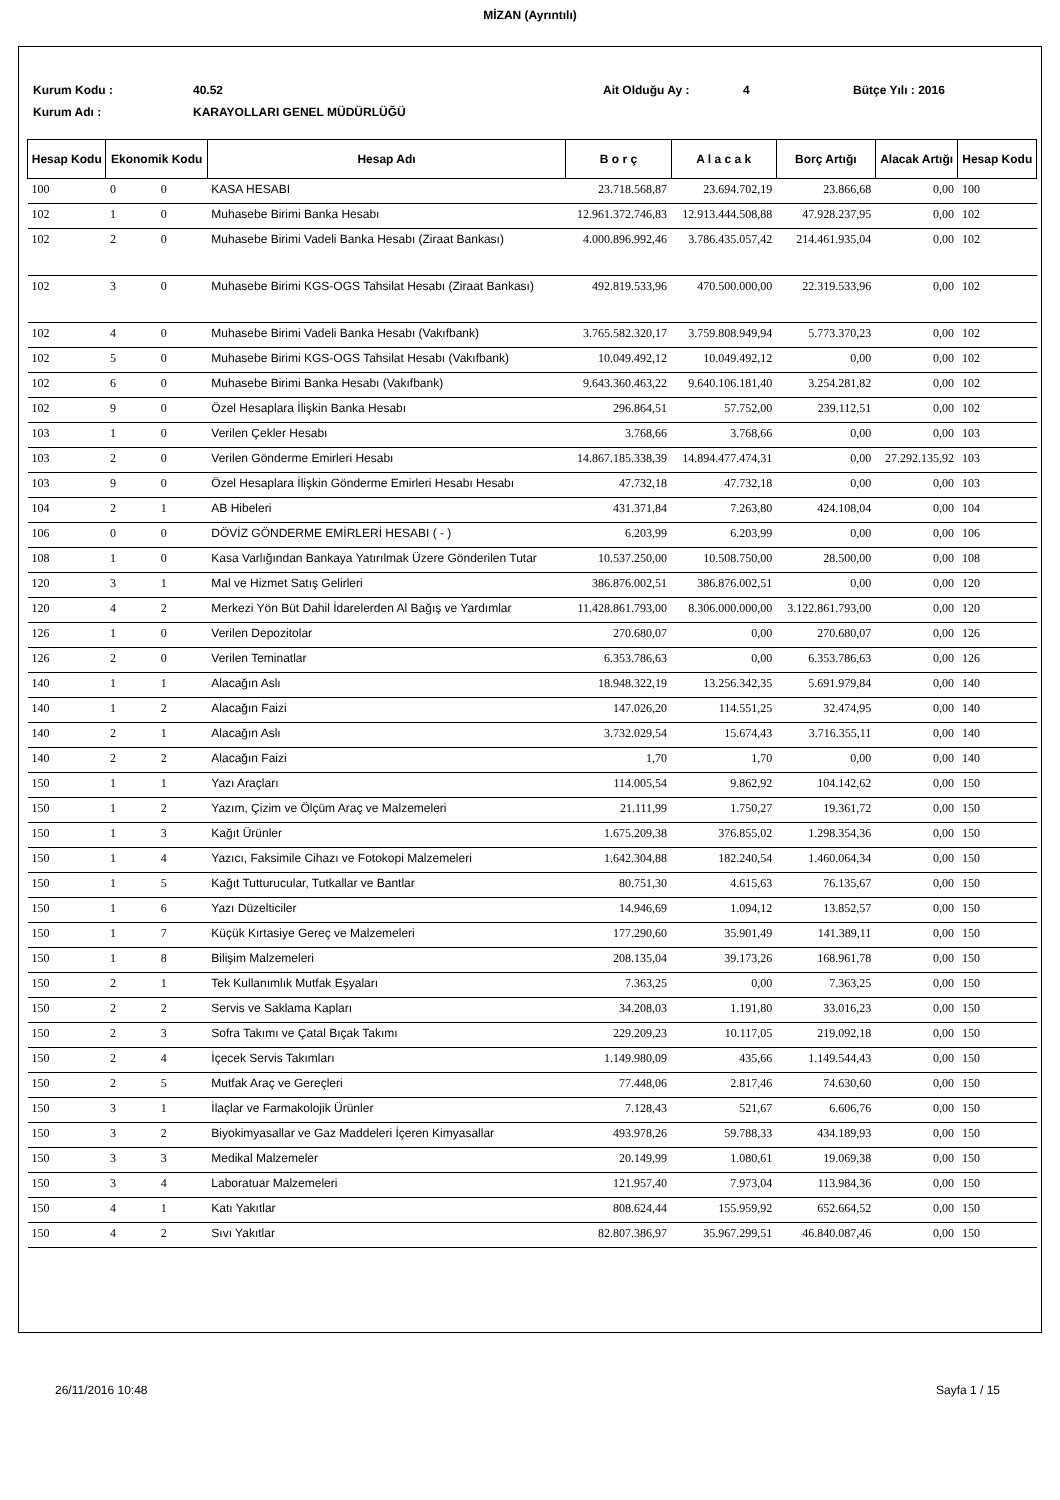MİZAN (Ayrıntılı)
Kurum Kodu : 40.52 Ait Olduğu Ay : 4 Bütçe Yılı : 2016
Kurum Adı : KARAYOLLARI GENEL MÜDÜRLÜĞÜ
| Hesap Kodu | Ekonomik Kodu | | Hesap Adı | B o r ç | A l a c a k | Borç Artığı | Alacak Artığı | Hesap Kodu |
| --- | --- | --- | --- | --- | --- | --- | --- | --- |
| 100 | 0 | 0 | KASA HESABI | 23.718.568,87 | 23.694.702,19 | 23.866,68 | 0,00 | 100 |
| 102 | 1 | 0 | Muhasebe Birimi Banka Hesabı | 12.961.372.746,83 | 12.913.444.508,88 | 47.928.237,95 | 0,00 | 102 |
| 102 | 2 | 0 | Muhasebe Birimi Vadeli Banka Hesabı (Ziraat Bankası) | 4.000.896.992,46 | 3.786.435.057,42 | 214.461.935,04 | 0,00 | 102 |
| 102 | 3 | 0 | Muhasebe Birimi KGS-OGS Tahsilat Hesabı (Ziraat Bankası) | 492.819.533,96 | 470.500.000,00 | 22.319.533,96 | 0,00 | 102 |
| 102 | 4 | 0 | Muhasebe Birimi Vadeli Banka Hesabı (Vakıfbank) | 3.765.582.320,17 | 3.759.808.949,94 | 5.773.370,23 | 0,00 | 102 |
| 102 | 5 | 0 | Muhasebe Birimi KGS-OGS Tahsilat Hesabı (Vakıfbank) | 10.049.492,12 | 10.049.492,12 | 0,00 | 0,00 | 102 |
| 102 | 6 | 0 | Muhasebe Birimi Banka Hesabı (Vakıfbank) | 9.643.360.463,22 | 9.640.106.181,40 | 3.254.281,82 | 0,00 | 102 |
| 102 | 9 | 0 | Özel Hesaplara İlişkin Banka Hesabı | 296.864,51 | 57.752,00 | 239.112,51 | 0,00 | 102 |
| 103 | 1 | 0 | Verilen Çekler Hesabı | 3.768,66 | 3.768,66 | 0,00 | 0,00 | 103 |
| 103 | 2 | 0 | Verilen Gönderme Emirleri Hesabı | 14.867.185.338,39 | 14.894.477.474,31 | 0,00 | 27.292.135,92 | 103 |
| 103 | 9 | 0 | Özel Hesaplara İlişkin Gönderme Emirleri Hesabı Hesabı | 47.732,18 | 47.732,18 | 0,00 | 0,00 | 103 |
| 104 | 2 | 1 | AB Hibeleri | 431.371,84 | 7.263,80 | 424.108,04 | 0,00 | 104 |
| 106 | 0 | 0 | DÖVİZ GÖNDERME EMİRLERİ HESABI ( - ) | 6.203,99 | 6.203,99 | 0,00 | 0,00 | 106 |
| 108 | 1 | 0 | Kasa Varlığından Bankaya Yatırılmak Üzere Gönderilen Tutar | 10.537.250,00 | 10.508.750,00 | 28.500,00 | 0,00 | 108 |
| 120 | 3 | 1 | Mal ve Hizmet Satış Gelirleri | 386.876.002,51 | 386.876.002,51 | 0,00 | 0,00 | 120 |
| 120 | 4 | 2 | Merkezi Yön Büt Dahil İdarelerden Al Bağış ve Yardımlar | 11.428.861.793,00 | 8.306.000.000,00 | 3.122.861.793,00 | 0,00 | 120 |
| 126 | 1 | 0 | Verilen Depozitolar | 270.680,07 | 0,00 | 270.680,07 | 0,00 | 126 |
| 126 | 2 | 0 | Verilen Teminatlar | 6.353.786,63 | 0,00 | 6.353.786,63 | 0,00 | 126 |
| 140 | 1 | 1 | Alacağın Aslı | 18.948.322,19 | 13.256.342,35 | 5.691.979,84 | 0,00 | 140 |
| 140 | 1 | 2 | Alacağın Faizi | 147.026,20 | 114.551,25 | 32.474,95 | 0,00 | 140 |
| 140 | 2 | 1 | Alacağın Aslı | 3.732.029,54 | 15.674,43 | 3.716.355,11 | 0,00 | 140 |
| 140 | 2 | 2 | Alacağın Faizi | 1,70 | 1,70 | 0,00 | 0,00 | 140 |
| 150 | 1 | 1 | Yazı Araçları | 114.005,54 | 9.862,92 | 104.142,62 | 0,00 | 150 |
| 150 | 1 | 2 | Yazım, Çizim ve Ölçüm Araç ve Malzemeleri | 21.111,99 | 1.750,27 | 19.361,72 | 0,00 | 150 |
| 150 | 1 | 3 | Kağıt Ürünler | 1.675.209,38 | 376.855,02 | 1.298.354,36 | 0,00 | 150 |
| 150 | 1 | 4 | Yazıcı, Faksimile Cihazı ve Fotokopi Malzemeleri | 1.642.304,88 | 182.240,54 | 1.460.064,34 | 0,00 | 150 |
| 150 | 1 | 5 | Kağıt Tutturucular, Tutkallar ve Bantlar | 80.751,30 | 4.615,63 | 76.135,67 | 0,00 | 150 |
| 150 | 1 | 6 | Yazı Düzelticiler | 14.946,69 | 1.094,12 | 13.852,57 | 0,00 | 150 |
| 150 | 1 | 7 | Küçük Kırtasiye Gereç ve Malzemeleri | 177.290,60 | 35.901,49 | 141.389,11 | 0,00 | 150 |
| 150 | 1 | 8 | Bilişim Malzemeleri | 208.135,04 | 39.173,26 | 168.961,78 | 0,00 | 150 |
| 150 | 2 | 1 | Tek Kullanımlık Mutfak Eşyaları | 7.363,25 | 0,00 | 7.363,25 | 0,00 | 150 |
| 150 | 2 | 2 | Servis ve Saklama Kapları | 34.208,03 | 1.191,80 | 33.016,23 | 0,00 | 150 |
| 150 | 2 | 3 | Sofra Takımı ve Çatal Bıçak Takımı | 229.209,23 | 10.117,05 | 219.092,18 | 0,00 | 150 |
| 150 | 2 | 4 | İçecek Servis Takımları | 1.149.980,09 | 435,66 | 1.149.544,43 | 0,00 | 150 |
| 150 | 2 | 5 | Mutfak Araç ve Gereçleri | 77.448,06 | 2.817,46 | 74.630,60 | 0,00 | 150 |
| 150 | 3 | 1 | İlaçlar ve Farmakolojik Ürünler | 7.128,43 | 521,67 | 6.606,76 | 0,00 | 150 |
| 150 | 3 | 2 | Biyokimyasallar ve Gaz Maddeleri İçeren Kimyasallar | 493.978,26 | 59.788,33 | 434.189,93 | 0,00 | 150 |
| 150 | 3 | 3 | Medikal Malzemeler | 20.149,99 | 1.080,61 | 19.069,38 | 0,00 | 150 |
| 150 | 3 | 4 | Laboratuar Malzemeleri | 121.957,40 | 7.973,04 | 113.984,36 | 0,00 | 150 |
| 150 | 4 | 1 | Katı Yakıtlar | 808.624,44 | 155.959,92 | 652.664,52 | 0,00 | 150 |
| 150 | 4 | 2 | Sıvı Yakıtlar | 82.807.386,97 | 35.967.299,51 | 46.840.087,46 | 0,00 | 150 |
26/11/2016 10:48 Sayfa 1 / 15